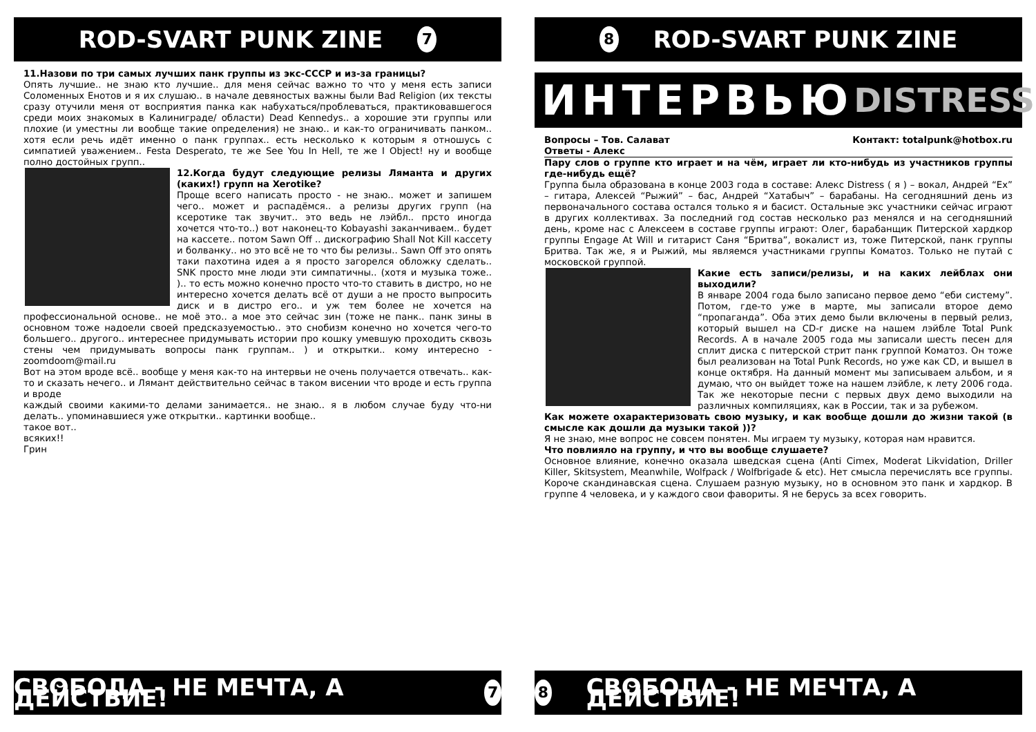ROD-SVART PUNK ZINE 7
11.Назови по три самых лучших панк группы из экс-СССР и из-за границы?
Опять лучшие.. не знаю кто лучшие.. для меня сейчас важно то что у меня есть записи Соломенных Енотов и я их слушаю.. в начале девяностых важны были Bad Religion (их тексты сразу отучили меня от восприятия панка как набухаться/проблеваться, практиковавшегося среди моих знакомых в Калиниграде/ области) Dead Kennedys.. а хорошие эти группы или плохие (и уместны ли вообще такие определения) не знаю.. и как-то ограничивать панком.. хотя если речь идёт именно о панк группах.. есть несколько к которым я отношусь с симпатией уважением.. Festa Desperato, те же See You In Hell, те же I Object! ну и вообще полно достойных групп..
12.Когда будут следующие релизы Лямaнта и других (каких!) групп на Xerotike?
Проще всего написать просто - не знаю.. может и запишем чего.. может и распадёмся.. а релизы других групп (на ксеротике так звучит.. это ведь не лэйбл.. прсто иногда хочется что-то..) вот наконец-то Kobayashi заканчиваем.. будет на кассете.. потом Sawn Off .. дискографию Shall Not Kill кассету и болванку.. но это всё не то что бы релизы.. Sawn Off это опять таки пахотина идея а я просто загорелся обложку сделать.. SNK просто мне люди эти симпатичны.. (хотя и музыка тоже.. ).. то есть можно конечно просто что-то ставить в дистро, но не интересно хочется делать всё от души а не просто выпросить диск и в дистро его.. и уж тем более не хочется на профессиональной основе.. не моё это.. а мое это сейчас зин (тоже не панк.. панк зины в основном тоже надоели своей предсказуемостью.. это снобизм конечно но хочется чего-то большего.. другого.. интереснее придумывать истории про кошку умевшую проходить сквозь стены чем придумывать вопросы панк группам.. ) и открытки.. кому интересно - zoomdoom@mail.ru
Вот на этом вроде всё.. вообще у меня как-то на интервьи не очень получается отвечать.. как-то и сказать нечего.. и Лямант действительно сейчас в таком висении что вроде и есть группа и вроде
каждый своими какими-то делами занимается.. не знаю.. я в любом случае буду что-ни делать.. упоминавшиеся уже открытки.. картинки вообще..
такое вот..
всяких!!
Грин
СВОБОДА - НЕ МЕЧТА, А ДЕЙСТВИЕ! 7
8 ROD-SVART PUNK ZINE
ИНТЕРВЬЮ DISTRESS
Вопросы – Тов. Салават Контакт: totalpunk@hotbox.ru
Ответы - Алекс
Пару слов о группе кто играет и на чём, играет ли кто-нибудь из участников группы где-нибудь ещё?
Группа была образована в конце 2003 года в составе: Алекс Distress ( я ) – вокал, Андрей “Ex” – гитара, Алексей “Рыжий” – бас, Андрей “Хатабыч” – барабаны. На сегодняшний день из первоначального состава остался только я и басист. Остальные экс участники сейчас играют в других коллективах. За последний год состав несколько раз менялся и на сегодняшний день, кроме нас с Алексеем в составе группы играют: Олег, барабанщик Питерской хардкор группы Engage At Will и гитарист Саня “Бритва”, вокалист из, тоже Питерской, панк группы Бритва. Так же, я и Рыжий, мы являемся участниками группы Коматоз. Только не путай с московской группой.
Какие есть записи/релизы, и на каких лейблах они выходили?
В январе 2004 года было записано первое демо “еби систему”. Потом, где-то уже в марте, мы записали второе демо “пропаганда”. Оба этих демо были включены в первый релиз, который вышел на CD-r диске на нашем лэйбле Total Punk Records. А в начале 2005 года мы записали шесть песен для сплит диска с питерской стрит панк группой Коматоз. Он тоже был реализован на Total Punk Records, но уже как CD, и вышел в конце октября. На данный момент мы записываем альбом, и я думаю, что он выйдет тоже на нашем лэйбле, к лету 2006 года. Так же некоторые песни с первых двух демо выходили на различных компиляциях, как в России, так и за рубежом.
Как можете охарактеризовать свою музыку, и как вообще дошли до жизни такой (в смысле как дошли да музыки такой ))?
Я не знаю, мне вопрос не совсем понятен. Мы играем ту музыку, которая нам нравится.
Что повлияло на группу, и что вы вообще слушаете?
Основное влияние, конечно оказала шведская сцена (Anti Cimex, Moderat Likvidation, Driller Killer, Skitsystem, Meanwhile, Wolfpack / Wolfbrigade & etc). Нет смысла перечислять все группы. Короче скандинавская сцена. Слушаем разную музыку, но в основном это панк и хардкор. В группе 4 человека, и у каждого свои фавориты. Я не берусь за всех говорить.
8 СВОБОДА - НЕ МЕЧТА, А ДЕЙСТВИЕ!